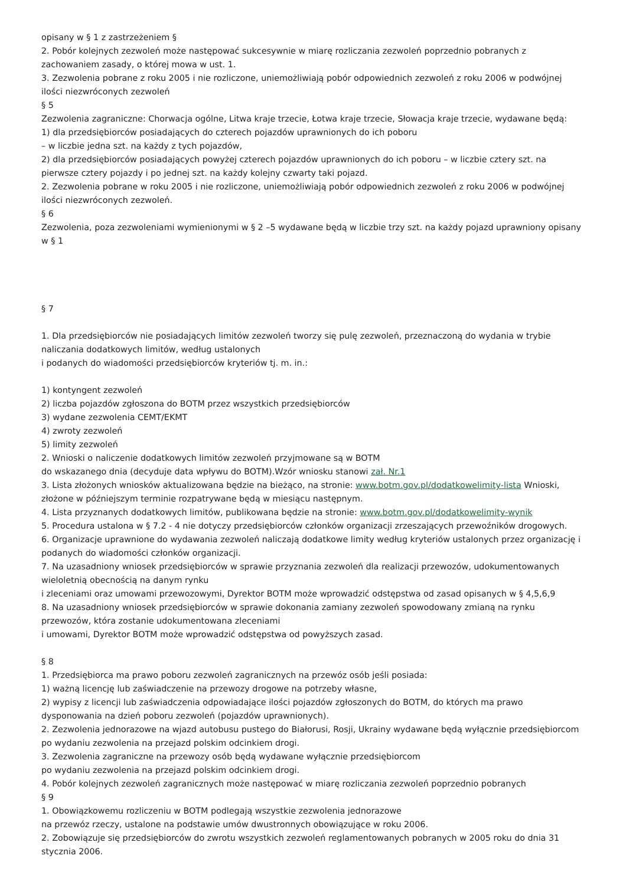opisany w § 1 z zastrzeżeniem §
2. Pobór kolejnych zezwoleń może następować sukcesywnie w miarę rozliczania zezwoleń poprzednio pobranych z zachowaniem zasady, o której mowa w ust. 1.
3. Zezwolenia pobrane z roku 2005 i nie rozliczone, uniemożliwiają pobór odpowiednich zezwoleń z roku 2006 w podwójnej ilości niezwróconych zezwoleń
§ 5
Zezwolenia zagraniczne: Chorwacja ogólne, Litwa kraje trzecie, Łotwa kraje trzecie, Słowacja kraje trzecie, wydawane będą:
1) dla przedsiębiorców posiadających do czterech pojazdów uprawnionych do ich poboru
– w liczbie jedna szt. na każdy z tych pojazdów,
2) dla przedsiębiorców posiadających powyżej czterech pojazdów uprawnionych do ich poboru – w liczbie cztery szt. na pierwsze cztery pojazdy i po jednej szt. na każdy kolejny czwarty taki pojazd.
2. Zezwolenia pobrane w roku 2005 i nie rozliczone, uniemożliwiają pobór odpowiednich zezwoleń z roku 2006 w podwójnej ilości niezwróconych zezwoleń.
§ 6
Zezwolenia, poza zezwoleniami wymienionymi w § 2 –5 wydawane będą w liczbie trzy szt. na każdy pojazd uprawniony opisany w § 1
§ 7
1. Dla przedsiębiorców nie posiadających limitów zezwoleń tworzy się pulę zezwoleń, przeznaczoną do wydania w trybie naliczania dodatkowych limitów, według ustalonych
i podanych do wiadomości przedsiębiorców kryteriów tj. m. in.:
1) kontyngent zezwoleń
2) liczba pojazdów zgłoszona do BOTM przez wszystkich przedsiębiorców
3) wydane zezwolenia CEMT/EKMT
4) zwroty zezwoleń
5) limity zezwoleń
2. Wnioski o naliczenie dodatkowych limitów zezwoleń przyjmowane są w BOTM
do wskazanego dnia (decyduje data wpływu do BOTM).Wzór wniosku stanowi zał. Nr.1
3. Lista złożonych wniosków aktualizowana będzie na bieżąco, na stronie: www.botm.gov.pl/dodatkowelimity-lista Wnioski, złożone w późniejszym terminie rozpatrywane będą w miesiącu następnym.
4. Lista przyznanych dodatkowych limitów, publikowana będzie na stronie: www.botm.gov.pl/dodatkowelimity-wynik
5. Procedura ustalona w § 7.2 - 4 nie dotyczy przedsiębiorców członków organizacji zrzeszających przewoźników drogowych.
6. Organizacje uprawnione do wydawania zezwoleń naliczają dodatkowe limity według kryteriów ustalonych przez organizację i podanych do wiadomości członków organizacji.
7. Na uzasadniony wniosek przedsiębiorców w sprawie przyznania zezwoleń dla realizacji przewozów, udokumentowanych wieloletnią obecnością na danym rynku
i zleceniami oraz umowami przewozowymi, Dyrektor BOTM może wprowadzić odstępstwa od zasad opisanych w § 4,5,6,9
8. Na uzasadniony wniosek przedsiębiorców w sprawie dokonania zamiany zezwoleń spowodowany zmianą na rynku przewozów, która zostanie udokumentowana zleceniami
i umowami, Dyrektor BOTM może wprowadzić odstępstwa od powyższych zasad.
§ 8
1. Przedsiębiorca ma prawo poboru zezwoleń zagranicznych na przewóz osób jeśli posiada:
1) ważną licencję lub zaświadczenie na przewozy drogowe na potrzeby własne,
2) wypisy z licencji lub zaświadczenia odpowiadające ilości pojazdów zgłoszonych do BOTM, do których ma prawo dysponowania na dzień poboru zezwoleń (pojazdów uprawnionych).
2. Zezwolenia jednorazowe na wjazd autobusu pustego do Białorusi, Rosji, Ukrainy wydawane będą wyłącznie przedsiębiorcom po wydaniu zezwolenia na przejazd polskim odcinkiem drogi.
3. Zezwolenia zagraniczne na przewozy osób będą wydawane wyłącznie przedsiębiorcom
po wydaniu zezwolenia na przejazd polskim odcinkiem drogi.
4. Pobór kolejnych zezwoleń zagranicznych może następować w miarę rozliczania zezwoleń poprzednio pobranych
§ 9
1. Obowiązkowemu rozliczeniu w BOTM podlegają wszystkie zezwolenia jednorazowe
na przewóz rzeczy, ustalone na podstawie umów dwustronnych obowiązujące w roku 2006.
2. Zobowiązuje się przedsiębiorców do zwrotu wszystkich zezwoleń reglamentowanych pobranych w 2005 roku do dnia 31 stycznia 2006.